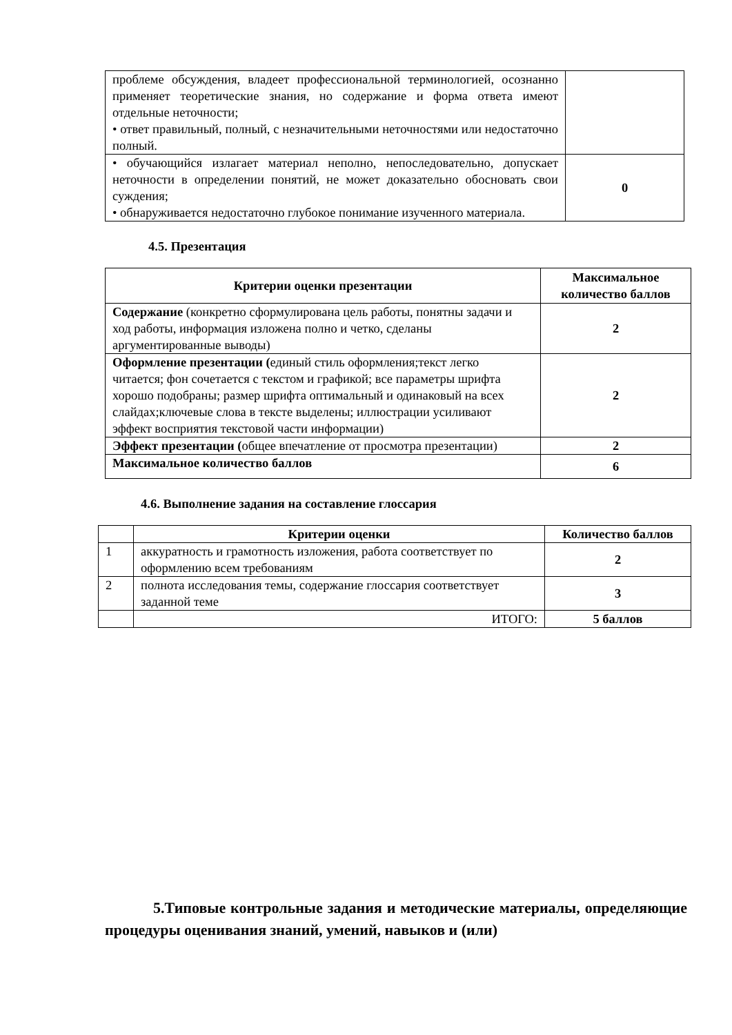| проблеме обсуждения, владеет профессиональной терминологией, осознанно применяет теоретические знания, но содержание и форма ответа имеют отдельные неточности; • ответ правильный, полный, с незначительными неточностями или недостаточно полный. | |
| • обучающийся излагает материал неполно, непоследовательно, допускает неточности в определении понятий, не может доказательно обосновать свои суждения; • обнаруживается недостаточно глубокое понимание изученного материала. | 0 |
4.5. Презентация
| Критерии оценки презентации | Максимальное количество баллов |
| --- | --- |
| Содержание (конкретно сформулирована цель работы, понятны задачи и ход работы, информация изложена полно и четко, сделаны аргументированные выводы) | 2 |
| Оформление презентации ( единый стиль оформления;текст легко читается; фон сочетается с текстом и графикой; все параметры шрифта хорошо подобраны; размер шрифта оптимальный и одинаковый на всех слайдах;ключевые слова в тексте выделены; иллюстрации усиливают эффект восприятия текстовой части информации) | 2 |
| Эффект презентации ( общее впечатление от просмотра презентации) | 2 |
| Максимальное количество баллов | 6 |
4.6. Выполнение задания на составление глоссария
| | Критерии оценки | Количество баллов |
| --- | --- | --- |
| 1 | аккуратность и грамотность изложения, работа соответствует по оформлению всем требованиям | 2 |
| 2 | полнота исследования темы, содержание глоссария соответствует заданной теме | 3 |
| | ИТОГО: | 5 баллов |
5.Типовые контрольные задания и методические материалы, определяющие процедуры оценивания знаний, умений, навыков и (или)